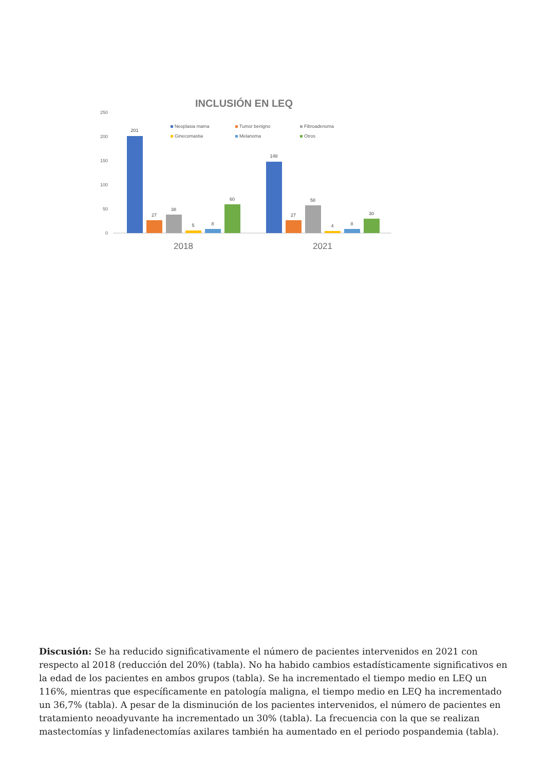INCLUSIÓN EN LEQ
250
200
150
100
50
0
Neoplasia mama
Tumor benigno
Fibroadenoma
Ginecomastia
Melanoma
Otros
201
27
38
5
8
60
148
27
58
4
8
30
2018
2021
Discusión: Se ha reducido significativamente el número de pacientes intervenidos en 2021 con respecto al 2018 (reducción del 20%) (tabla). No ha habido cambios estadísticamente significativos en la edad de los pacientes en ambos grupos (tabla). Se ha incrementado el tiempo medio en LEQ un 116%, mientras que específicamente en patología maligna, el tiempo medio en LEQ ha incrementado un 36,7% (tabla). A pesar de la disminución de los pacientes intervenidos, el número de pacientes en tratamiento neoadyuvante ha incrementado un 30% (tabla). La frecuencia con la que se realizan mastectomías y linfadenectomías axilares también ha aumentado en el periodo pospandemia (tabla).